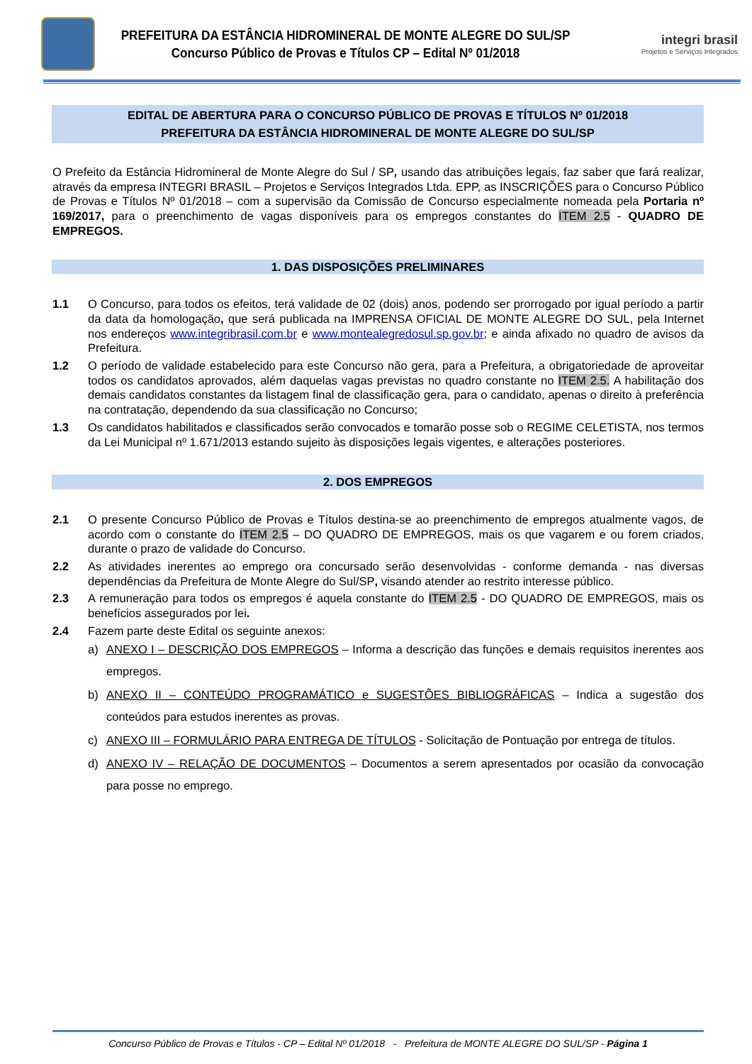PREFEITURA DA ESTÂNCIA HIDROMINERAL DE MONTE ALEGRE DO SUL/SP
Concurso Público de Provas e Títulos CP – Edital Nº 01/2018
integri brasil
Projetos e Serviços Integrados
EDITAL DE ABERTURA PARA O CONCURSO PÚBLICO DE PROVAS E TÍTULOS Nº 01/2018
PREFEITURA DA ESTÂNCIA HIDROMINERAL DE MONTE ALEGRE DO SUL/SP
O Prefeito da Estância Hidromineral de Monte Alegre do Sul / SP, usando das atribuições legais, faz saber que fará realizar, através da empresa INTEGRI BRASIL – Projetos e Serviços Integrados Ltda. EPP, as INSCRIÇÕES para o Concurso Público de Provas e Títulos Nº 01/2018 – com a supervisão da Comissão de Concurso especialmente nomeada pela Portaria nº 169/2017, para o preenchimento de vagas disponíveis para os empregos constantes do ITEM 2.5 - QUADRO DE EMPREGOS.
1. DAS DISPOSIÇÕES PRELIMINARES
1.1 O Concurso, para todos os efeitos, terá validade de 02 (dois) anos, podendo ser prorrogado por igual período a partir da data da homologação, que será publicada na IMPRENSA OFICIAL DE MONTE ALEGRE DO SUL, pela Internet nos endereços www.integribrasil.com.br e www.montealegredosul.sp.gov.br; e ainda afixado no quadro de avisos da Prefeitura.
1.2 O período de validade estabelecido para este Concurso não gera, para a Prefeitura, a obrigatoriedade de aproveitar todos os candidatos aprovados, além daquelas vagas previstas no quadro constante no ITEM 2.5. A habilitação dos demais candidatos constantes da listagem final de classificação gera, para o candidato, apenas o direito à preferência na contratação, dependendo da sua classificação no Concurso;
1.3 Os candidatos habilitados e classificados serão convocados e tomarão posse sob o REGIME CELETISTA, nos termos da Lei Municipal nº 1.671/2013 estando sujeito às disposições legais vigentes, e alterações posteriores.
2. DOS EMPREGOS
2.1 O presente Concurso Público de Provas e Títulos destina-se ao preenchimento de empregos atualmente vagos, de acordo com o constante do ITEM 2.5 – DO QUADRO DE EMPREGOS, mais os que vagarem e ou forem criados, durante o prazo de validade do Concurso.
2.2 As atividades inerentes ao emprego ora concursado serão desenvolvidas - conforme demanda - nas diversas dependências da Prefeitura de Monte Alegre do Sul/SP, visando atender ao restrito interesse público.
2.3 A remuneração para todos os empregos é aquela constante do ITEM 2.5 - DO QUADRO DE EMPREGOS, mais os benefícios assegurados por lei.
2.4 Fazem parte deste Edital os seguinte anexos:
a) ANEXO I – DESCRIÇÃO DOS EMPREGOS – Informa a descrição das funções e demais requisitos inerentes aos empregos.
b) ANEXO II – CONTEÚDO PROGRAMÁTICO e SUGESTÕES BIBLIOGRÁFICAS – Indica a sugestão dos conteúdos para estudos inerentes as provas.
c) ANEXO III – FORMULÁRIO PARA ENTREGA DE TÍTULOS - Solicitação de Pontuação por entrega de títulos.
d) ANEXO IV – RELAÇÃO DE DOCUMENTOS – Documentos a serem apresentados por ocasião da convocação para posse no emprego.
Concurso Público de Provas e Títulos - CP – Edital Nº 01/2018 - Prefeitura de MONTE ALEGRE DO SUL/SP - Página 1